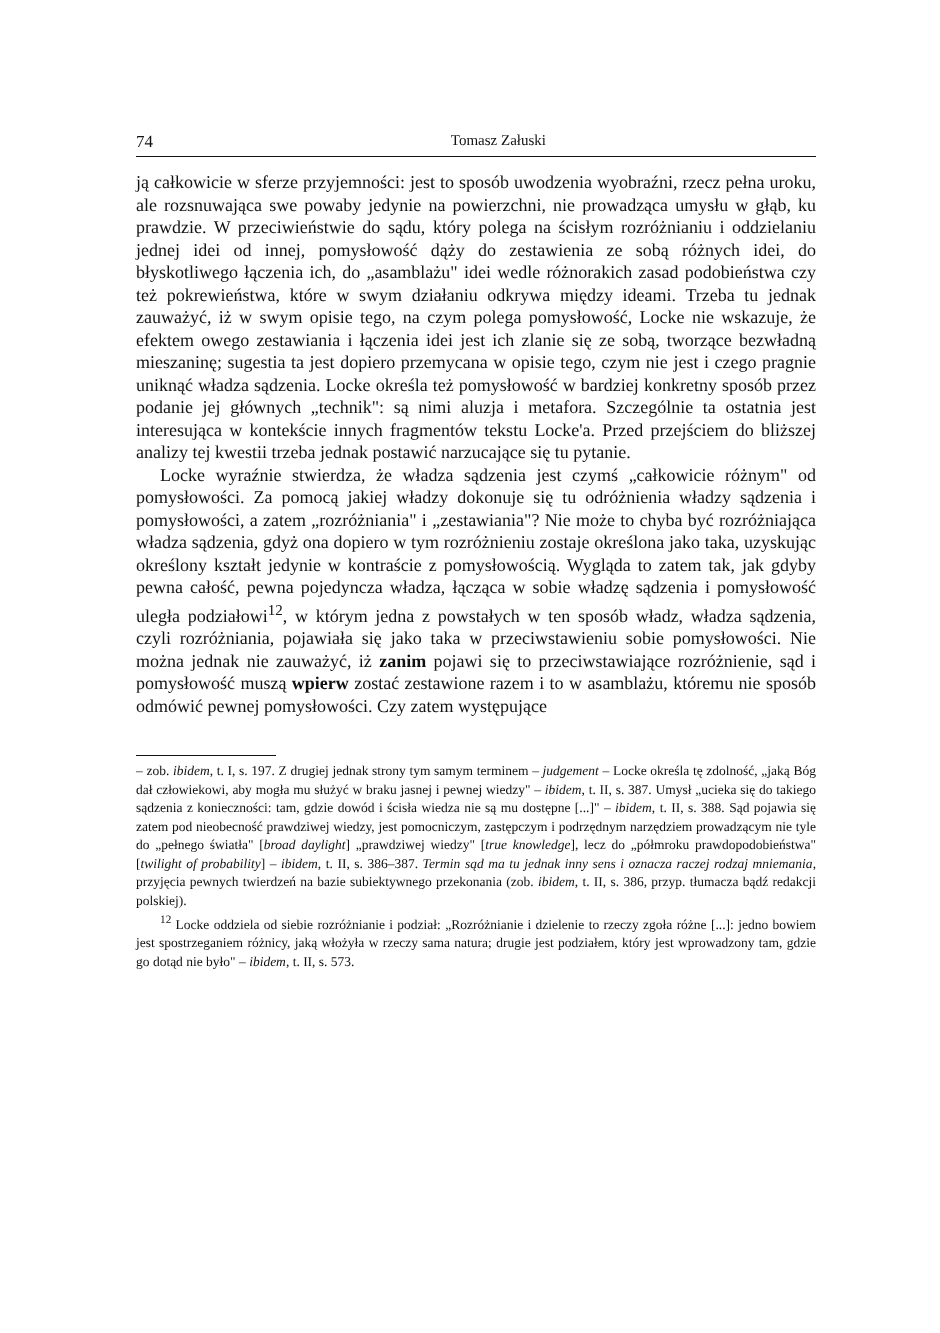74 Tomasz Załuski
ją całkowicie w sferze przyjemności: jest to sposób uwodzenia wyobraźni, rzecz pełna uroku, ale rozsnuwająca swe powaby jedynie na powierzchni, nie prowadząca umysłu w głąb, ku prawdzie. W przeciwieństwie do sądu, który polega na ścisłym rozróżnianiu i oddzielaniu jednej idei od innej, pomysłowość dąży do zestawienia ze sobą różnych idei, do błyskotliwego łączenia ich, do „asamblażu" idei wedle różnorakich zasad podobieństwa czy też pokrewieństwa, które w swym działaniu odkrywa między ideami. Trzeba tu jednak zauważyć, iż w swym opisie tego, na czym polega pomysłowość, Locke nie wskazuje, że efektem owego zestawiania i łączenia idei jest ich zlanie się ze sobą, tworzące bezwładną mieszaninę; sugestia ta jest dopiero przemycana w opisie tego, czym nie jest i czego pragnie uniknąć władza sądzenia. Locke określa też pomysłowość w bardziej konkretny sposób przez podanie jej głównych „technik": są nimi aluzja i metafora. Szczególnie ta ostatnia jest interesująca w kontekście innych fragmentów tekstu Locke'a. Przed przejściem do bliższej analizy tej kwestii trzeba jednak postawić narzucające się tu pytanie.
Locke wyraźnie stwierdza, że władza sądzenia jest czymś „całkowicie różnym" od pomysłowości. Za pomocą jakiej władzy dokonuje się tu odróżnienia władzy sądzenia i pomysłowości, a zatem „rozróżniania" i „zestawiania"? Nie może to chyba być rozróżniająca władza sądzenia, gdyż ona dopiero w tym rozróżnieniu zostaje określona jako taka, uzyskując określony kształt jedynie w kontraście z pomysłowością. Wygląda to zatem tak, jak gdyby pewna całość, pewna pojedyncza władza, łącząca w sobie władzę sądzenia i pomysłowość uległa podziałowi<sup>12</sup>, w którym jedna z powstałych w ten sposób władz, władza sądzenia, czyli rozróżniania, pojawiała się jako taka w przeciwstawieniu sobie pomysłowości. Nie można jednak nie zauważyć, iż zanim pojawi się to przeciwstawiające rozróżnienie, sąd i pomysłowość muszą wpierw zostać zestawione razem i to w asamblażu, któremu nie sposób odmówić pewnej pomysłowości. Czy zatem występujące
– zob. ibidem, t. I, s. 197. Z drugiej jednak strony tym samym terminem – judgement – Locke określa tę zdolność, „jaką Bóg dał człowiekowi, aby mogła mu służyć w braku jasnej i pewnej wiedzy" – ibidem, t. II, s. 387. Umysł „ucieka się do takiego sądzenia z konieczności: tam, gdzie dowód i ścisła wiedza nie są mu dostępne [...]" – ibidem, t. II, s. 388. Sąd pojawia się zatem pod nieobecność prawdziwej wiedzy, jest pomocniczym, zastępczym i podrzędnym narzędziem prowadzącym nie tyle do „pełnego światła" [broad daylight] „prawdziwej wiedzy" [true knowledge], lecz do „półmroku prawdopodobieństwa" [twilight of probability] – ibidem, t. II, s. 386–387. Termin sąd ma tu jednak inny sens i oznacza raczej rodzaj mniemania, przyjęcia pewnych twierdzeń na bazie subiektywnego przekonania (zob. ibidem, t. II, s. 386, przyp. tłumacza bądź redakcji polskiej).
<sup>12</sup> Locke oddziela od siebie rozróżnianie i podział: „Rozróżnianie i dzielenie to rzeczy zgoła różne [...]: jedno bowiem jest spostrzeganiem różnicy, jaką włożyła w rzeczy sama natura; drugie jest podziałem, który jest wprowadzony tam, gdzie go dotąd nie było" – ibidem, t. II, s. 573.